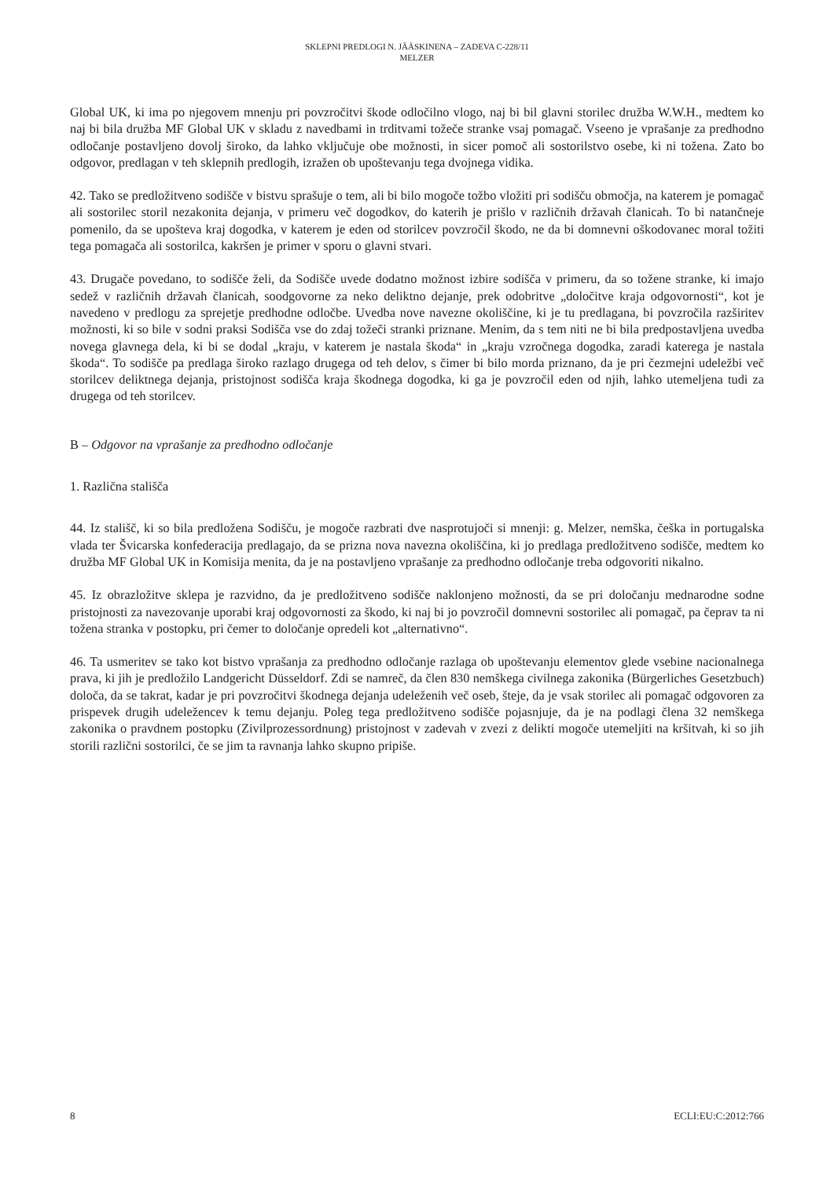SKLEPNI PREDLOGI N. JÄÄSKINENA – ZADEVA C-228/11
MELZER
Global UK, ki ima po njegovem mnenju pri povzročitvi škode odločilno vlogo, naj bi bil glavni storilec družba W.W.H., medtem ko naj bi bila družba MF Global UK v skladu z navedbami in trditvami tožeče stranke vsaj pomagač. Vseeno je vprašanje za predhodno odločanje postavljeno dovolj široko, da lahko vključuje obe možnosti, in sicer pomoč ali sostorilstvo osebe, ki ni tožena. Zato bo odgovor, predlagan v teh sklepnih predlogih, izražen ob upoštevanju tega dvojnega vidika.
42. Tako se predložitveno sodišče v bistvu sprašuje o tem, ali bi bilo mogoče tožbo vložiti pri sodišču območja, na katerem je pomagač ali sostorilec storil nezakonita dejanja, v primeru več dogodkov, do katerih je prišlo v različnih državah članicah. To bi natančneje pomenilo, da se upošteva kraj dogodka, v katerem je eden od storilcev povzročil škodo, ne da bi domnevni oškodovanec moral tožiti tega pomagača ali sostorilca, kakršen je primer v sporu o glavni stvari.
43. Drugače povedano, to sodišče želi, da Sodišče uvede dodatno možnost izbire sodišča v primeru, da so tožene stranke, ki imajo sedež v različnih državah članicah, soodgovorne za neko deliktno dejanje, prek odobritve „določitve kraja odgovornosti“, kot je navedeno v predlogu za sprejetje predhodne odločbe. Uvedba nove navezne okoliščine, ki je tu predlagana, bi povzročila razširitev možnosti, ki so bile v sodni praksi Sodišča vse do zdaj tožeči stranki priznane. Menim, da s tem niti ne bi bila predpostavljena uvedba novega glavnega dela, ki bi se dodal „kraju, v katerem je nastala škoda“ in „kraju vzročnega dogodka, zaradi katerega je nastala škoda“. To sodišče pa predlaga široko razlago drugega od teh delov, s čimer bi bilo morda priznano, da je pri čezmejni udeležbi več storilcev deliktnega dejanja, pristojnost sodišča kraja škodnega dogodka, ki ga je povzročil eden od njih, lahko utemeljena tudi za drugega od teh storilcev.
B – Odgovor na vprašanje za predhodno odločanje
1. Različna stališča
44. Iz stališč, ki so bila predložena Sodišču, je mogoče razbrati dve nasprotujoči si mnenji: g. Melzer, nemška, češka in portugalska vlada ter Švicarska konfederacija predlagajo, da se prizna nova navezna okoliščina, ki jo predlaga predložitveno sodišče, medtem ko družba MF Global UK in Komisija menita, da je na postavljeno vprašanje za predhodno odločanje treba odgovoriti nikalno.
45. Iz obrazložitve sklepa je razvidno, da je predložitveno sodišče naklonjeno možnosti, da se pri določanju mednarodne sodne pristojnosti za navezovanje uporabi kraj odgovornosti za škodo, ki naj bi jo povzročil domnevni sostorilec ali pomagač, pa čeprav ta ni tožena stranka v postopku, pri čemer to določanje opredeli kot „alternativno“.
46. Ta usmeritev se tako kot bistvo vprašanja za predhodno odločanje razlaga ob upoštevanju elementov glede vsebine nacionalnega prava, ki jih je predložilo Landgericht Düsseldorf. Zdi se namreč, da člen 830 nemškega civilnega zakonika (Bürgerliches Gesetzbuch) določa, da se takrat, kadar je pri povzročitvi škodnega dejanja udeleženih več oseb, šteje, da je vsak storilec ali pomagač odgovoren za prispevek drugih udeležencev k temu dejanju. Poleg tega predložitveno sodišče pojasnjuje, da je na podlagi člena 32 nemškega zakonika o pravdnem postopku (Zivilprozessordnung) pristojnost v zadevah v zvezi z delikti mogoče utemeljiti na kršitvah, ki so jih storili različni sostorilci, če se jim ta ravnanja lahko skupno pripiše.
8 ECLI:EU:C:2012:766